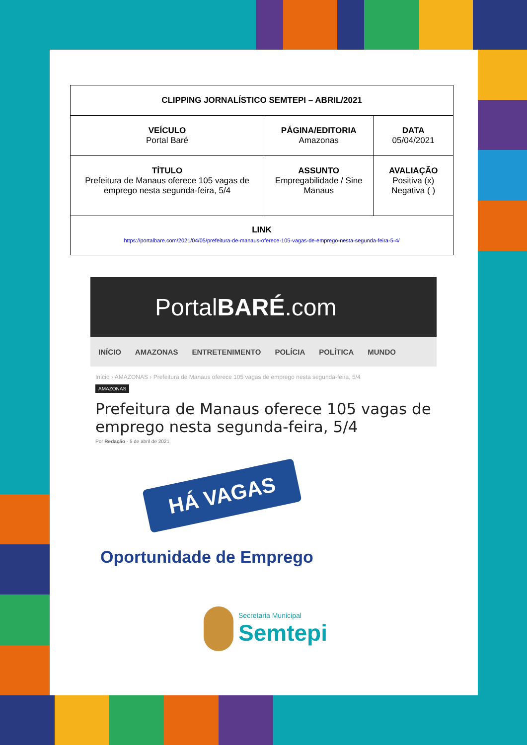| CLIPPING JORNALÍSTICO SEMTEPI – ABRIL/2021 | | |
| --- | --- | --- |
| VEÍCULO Portal Baré | PÁGINA/EDITORIA Amazonas | DATA 05/04/2021 |
| TÍTULO Prefeitura de Manaus oferece 105 vagas de emprego nesta segunda-feira, 5/4 | ASSUNTO Empregabilidade / Sine Manaus | AVALIAÇÃO Positiva (x) Negativa ( ) |
| LINK https://portalbare.com/2021/04/05/prefeitura-de-manaus-oferece-105-vagas-de-emprego-nesta-segunda-feira-5-4/ | | |
Portal BARÉ.com
INÍCIO AMAZONAS ENTRETENIMENTO POLÍCIA POLÍTICA MUNDO
Início › AMAZONAS › Prefeitura de Manaus oferece 105 vagas de emprego nesta segunda-feira, 5/4
AMAZONAS
Prefeitura de Manaus oferece 105 vagas de emprego nesta segunda-feira, 5/4
Por Redação - 5 de abril de 2021
HÁ VAGAS
Oportunidade de Emprego
Secretaria Municipal
Semtepi